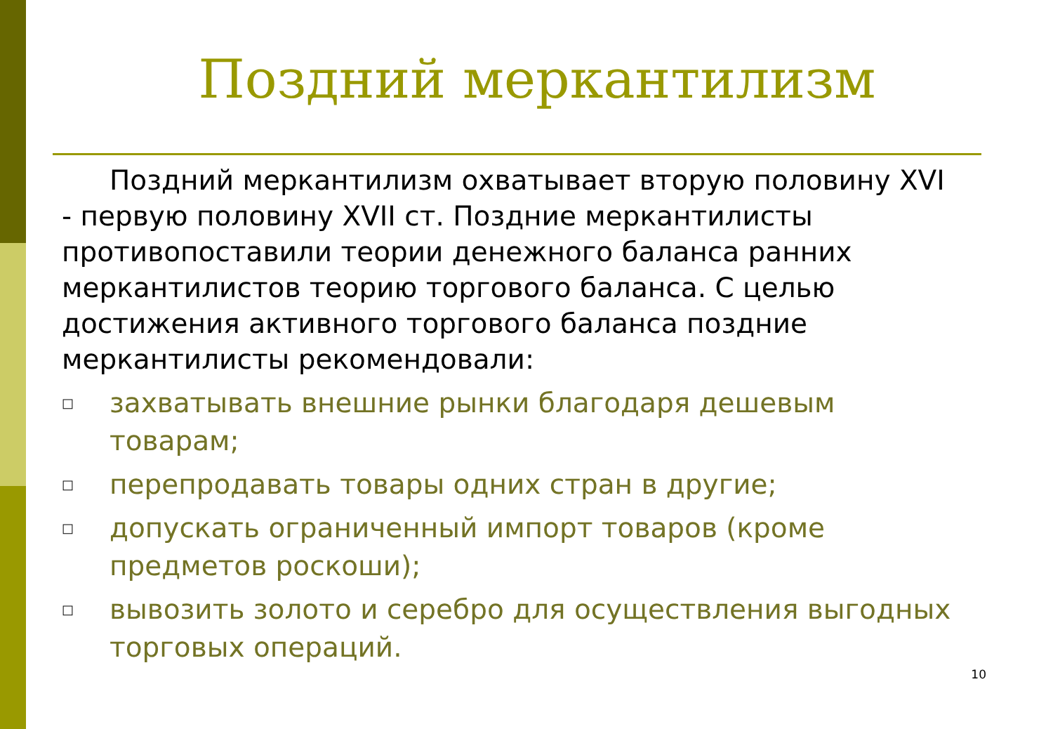Поздний меркантилизм
Поздний меркантилизм охватывает вторую половину XVI - первую половину XVII ст. Поздние меркантилисты противопоставили теории денежного баланса ранних меркантилистов теорию торгового баланса. С целью достижения активного торгового баланса поздние меркантилисты рекомендовали:
□ захватывать внешние рынки благодаря дешевым товарам;
□ перепродавать товары одних стран в другие;
□ допускать ограниченный импорт товаров (кроме предметов роскоши);
□ вывозить золото и серебро для осуществления выгодных торговых операций.
10